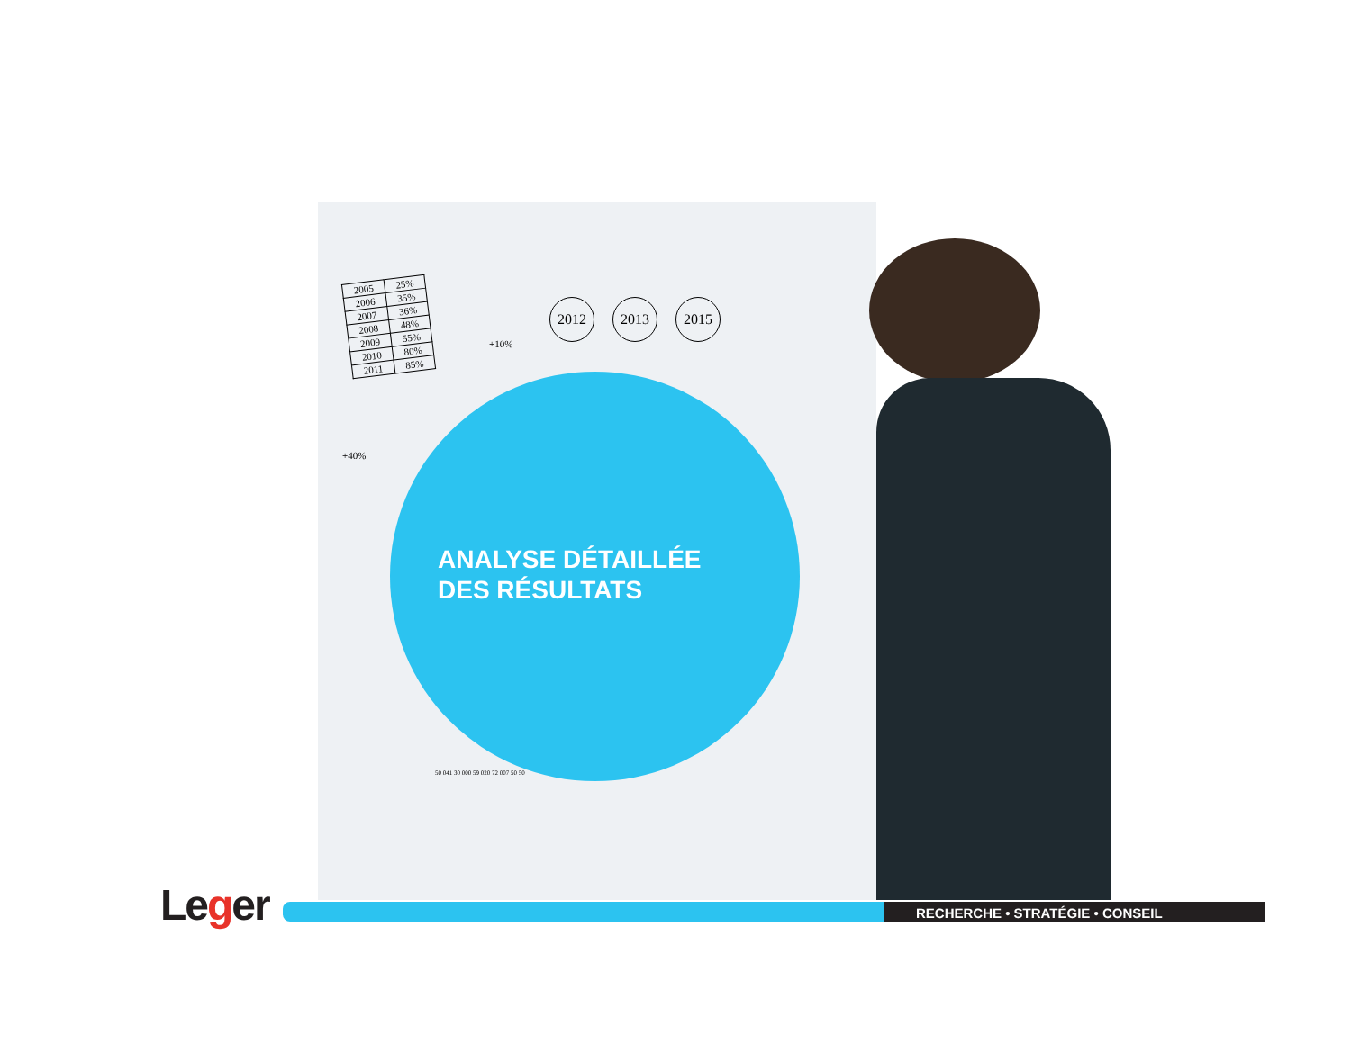| 2005 | 25% |
| 2006 | 35% |
| 2007 | 36% |
| 2008 | 48% |
| 2009 | 55% |
| 2010 | 80% |
| 2011 | 85% |
2012 2013 2015
+10%
+40%
ANALYSE DÉTAILLÉE
DES RÉSULTATS
50 041 30 000 59 020 72 007 50 50
Leger RECHERCHE • STRATÉGIE • CONSEIL